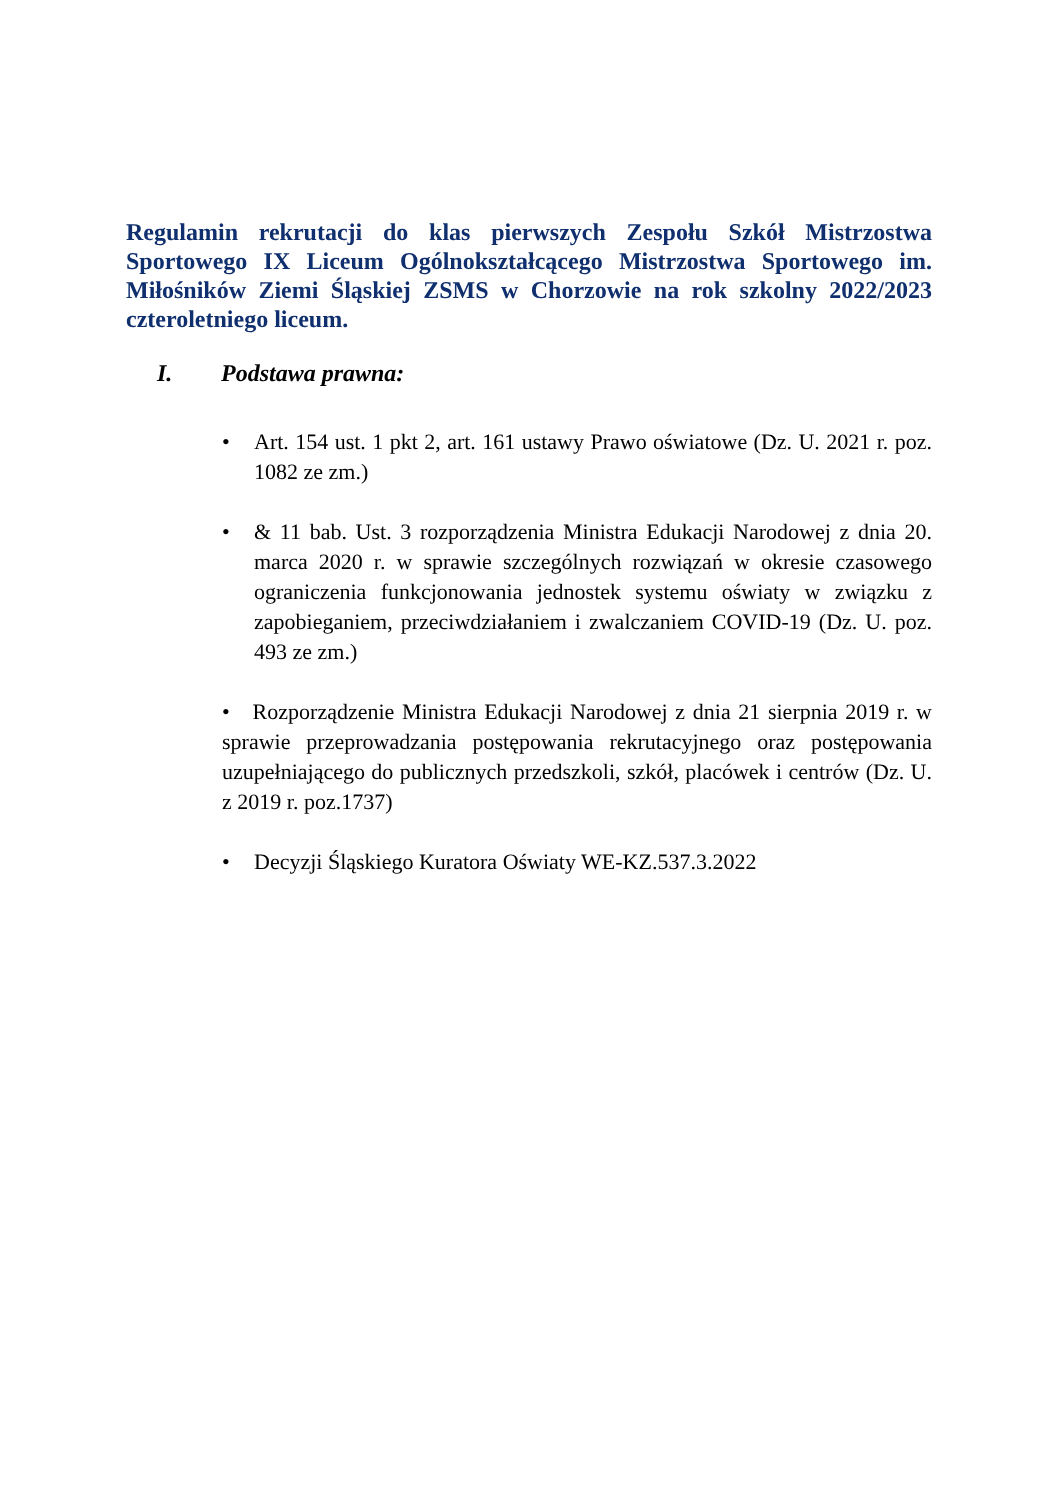Regulamin rekrutacji do klas pierwszych Zespołu Szkół Mistrzostwa Sportowego IX Liceum Ogólnokształcącego Mistrzostwa Sportowego im. Miłośników Ziemi Śląskiej ZSMS w Chorzowie na rok szkolny 2022/2023 czteroletniego liceum.
I. Podstawa prawna:
• Art. 154 ust. 1 pkt 2, art. 161 ustawy Prawo oświatowe (Dz. U. 2021 r. poz. 1082 ze zm.)
• & 11 bab. Ust. 3 rozporządzenia Ministra Edukacji Narodowej z dnia 20. marca 2020 r. w sprawie szczególnych rozwiązań w okresie czasowego ograniczenia funkcjonowania jednostek systemu oświaty w związku z zapobieganiem, przeciwdziałaniem i zwalczaniem COVID-19 (Dz. U. poz. 493 ze zm.)
• Rozporządzenie Ministra Edukacji Narodowej z dnia 21 sierpnia 2019 r. w sprawie przeprowadzania postępowania rekrutacyjnego oraz postępowania uzupełniającego do publicznych przedszkoli, szkół, placówek i centrów (Dz. U. z 2019 r. poz.1737)
• Decyzji Śląskiego Kuratora Oświaty WE-KZ.537.3.2022